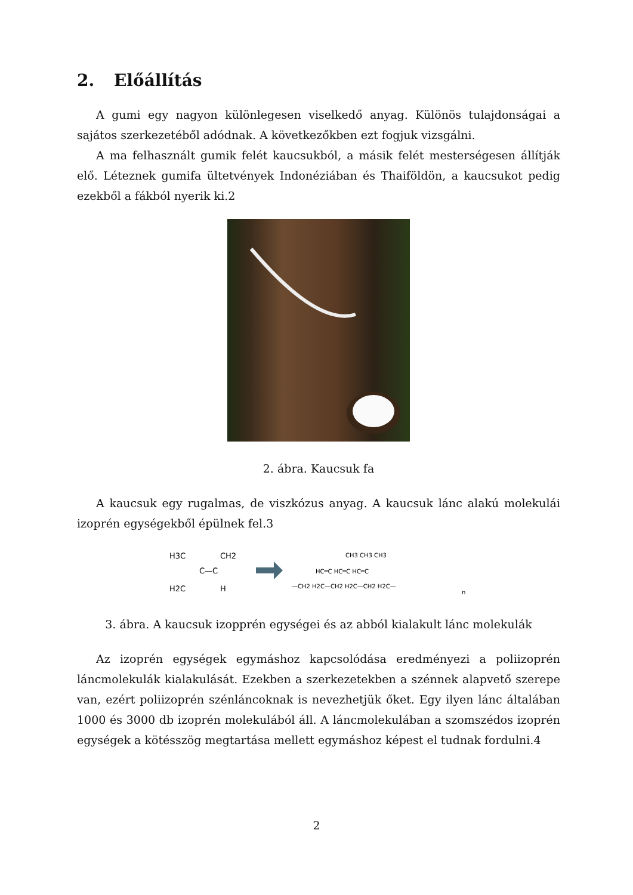2. Előállítás
A gumi egy nagyon különlegesen viselkedő anyag. Különös tulajdonságai a sajátos szerkezetéből adódnak. A következőkben ezt fogjuk vizsgálni.
A ma felhasznált gumik felét kaucsukból, a másik felét mesterségesen állítják elő. Léteznek gumifa ültetvények Indonéziában és Thaiföldön, a kaucsukot pedig ezekből a fákból nyerik ki.2
2. ábra. Kaucsuk fa
A kaucsuk egy rugalmas, de viszkózus anyag. A kaucsuk lánc alakú molekulái izoprén egységekből épülnek fel.3
H3C
CH2
C—C
H2C
H
—CH2 H2C—CH2 H2C—CH2 H2C—
HC═C HC═C HC═C
CH3 CH3 CH3
n
3. ábra. A kaucsuk izopprén egységei és az abból kialakult lánc molekulák
Az izoprén egységek egymáshoz kapcsolódása eredményezi a poliizoprén láncmolekulák kialakulását. Ezekben a szerkezetekben a szénnek alapvető szerepe van, ezért poliizoprén szénláncoknak is nevezhetjük őket. Egy ilyen lánc általában 1000 és 3000 db izoprén molekulából áll. A láncmolekulában a szomszédos izoprén egységek a kötésszög megtartása mellett egymáshoz képest el tudnak fordulni.4
2